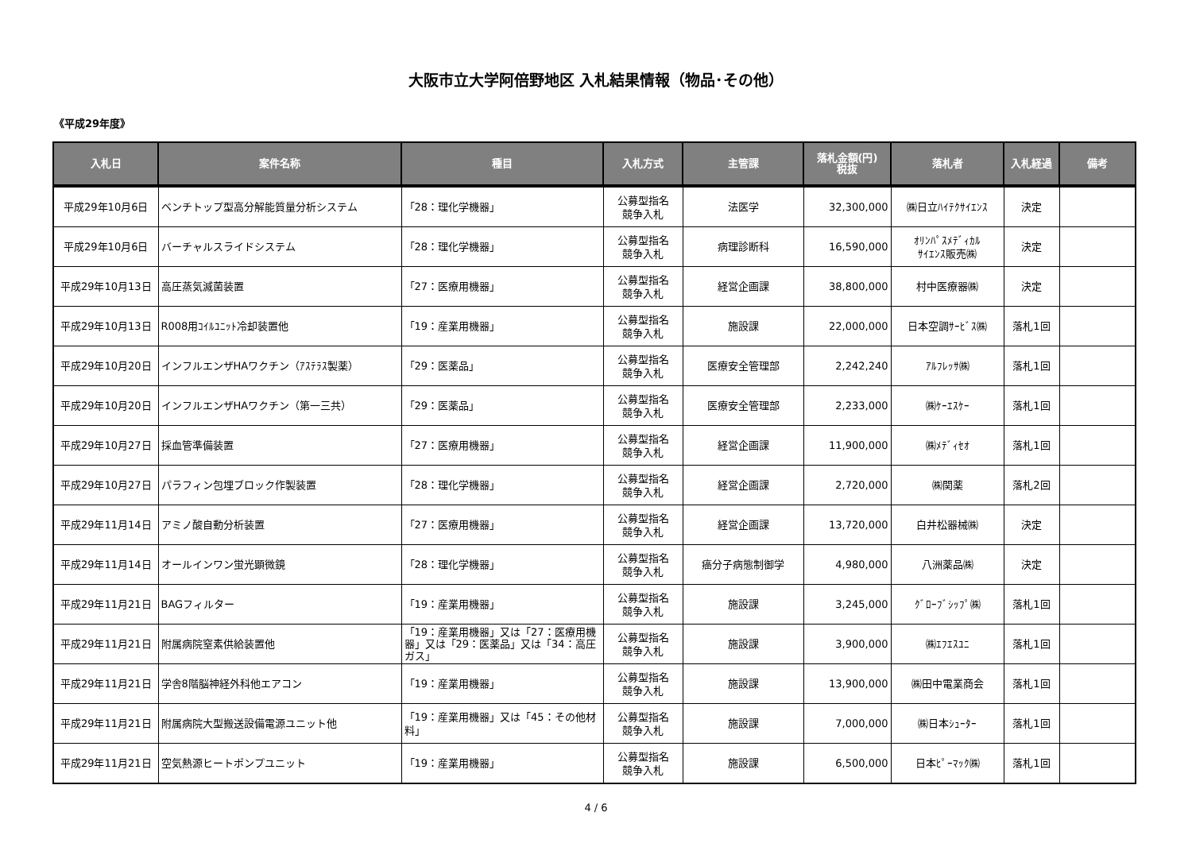大阪市立大学阿倍野地区 入札結果情報（物品･その他）
《平成29年度》
| 入札日 | 案件名称 | 種目 | 入札方式 | 主管課 | 落札金額(円) 税抜 | 落札者 | 入札経過 | 備考 |
| --- | --- | --- | --- | --- | --- | --- | --- | --- |
| 平成29年10月6日 | ベンチトップ型高分解能質量分析システム | 「28：理化学機器」 | 公募型指名 競争入札 | 法医学 | 32,300,000 | ㈱日立ﾊｲﾃｸｻｲｴﾝｽ | 決定 | |
| 平成29年10月6日 | バーチャルスライドシステム | 「28：理化学機器」 | 公募型指名 競争入札 | 病理診断科 | 16,590,000 | ｵﾘﾝﾊﾟｽﾒﾃﾞｨｶﾙ ｻｲｴﾝｽ販売㈱ | 決定 | |
| 平成29年10月13日 | 高圧蒸気滅菌装置 | 「27：医療用機器」 | 公募型指名 競争入札 | 経営企画課 | 38,800,000 | 村中医療器㈱ | 決定 | |
| 平成29年10月13日 | R008用ｺｲﾙﾕﾆｯﾄ冷却装置他 | 「19：産業用機器」 | 公募型指名 競争入札 | 施設課 | 22,000,000 | 日本空調ｻｰﾋﾞｽ㈱ | 落札1回 | |
| 平成29年10月20日 | インフルエンザHAワクチン（ｱｽﾃﾗｽ製薬） | 「29：医薬品」 | 公募型指名 競争入札 | 医療安全管理部 | 2,242,240 | ｱﾙﾌﾚｯｻ㈱ | 落札1回 | |
| 平成29年10月20日 | インフルエンザHAワクチン（第一三共） | 「29：医薬品」 | 公募型指名 競争入札 | 医療安全管理部 | 2,233,000 | ㈱ｹｰｴｽｹｰ | 落札1回 | |
| 平成29年10月27日 | 採血管準備装置 | 「27：医療用機器」 | 公募型指名 競争入札 | 経営企画課 | 11,900,000 | ㈱ﾒﾃﾞｨｾｵ | 落札1回 | |
| 平成29年10月27日 | パラフィン包埋ブロック作製装置 | 「28：理化学機器」 | 公募型指名 競争入札 | 経営企画課 | 2,720,000 | ㈱関薬 | 落札2回 | |
| 平成29年11月14日 | アミノ酸自動分析装置 | 「27：医療用機器」 | 公募型指名 競争入札 | 経営企画課 | 13,720,000 | 白井松器械㈱ | 決定 | |
| 平成29年11月14日 | オールインワン蛍光顕微鏡 | 「28：理化学機器」 | 公募型指名 競争入札 | 癌分子病態制御学 | 4,980,000 | 八洲薬品㈱ | 決定 | |
| 平成29年11月21日 | BAGフィルター | 「19：産業用機器」 | 公募型指名 競争入札 | 施設課 | 3,245,000 | ｸﾞﾛｰﾌﾞｼｯﾌﾟ㈱ | 落札1回 | |
| 平成29年11月21日 | 附属病院窒素供給装置他 | 「19：産業用機器」又は「27：医療用機器」又は「29：医薬品」又は「34：高圧ガス」 | 公募型指名 競争入札 | 施設課 | 3,900,000 | ㈱ｴﾌｴｽﾕﾆ | 落札1回 | |
| 平成29年11月21日 | 学舎8階脳神経外科他エアコン | 「19：産業用機器」 | 公募型指名 競争入札 | 施設課 | 13,900,000 | ㈱田中電業商会 | 落札1回 | |
| 平成29年11月21日 | 附属病院大型搬送設備電源ユニット他 | 「19：産業用機器」又は「45：その他材料」 | 公募型指名 競争入札 | 施設課 | 7,000,000 | ㈱日本ｼｭｰﾀｰ | 落札1回 | |
| 平成29年11月21日 | 空気熱源ヒートポンプユニット | 「19：産業用機器」 | 公募型指名 競争入札 | 施設課 | 6,500,000 | 日本ﾋﾟｰﾏｯｸ㈱ | 落札1回 | |
4 / 6